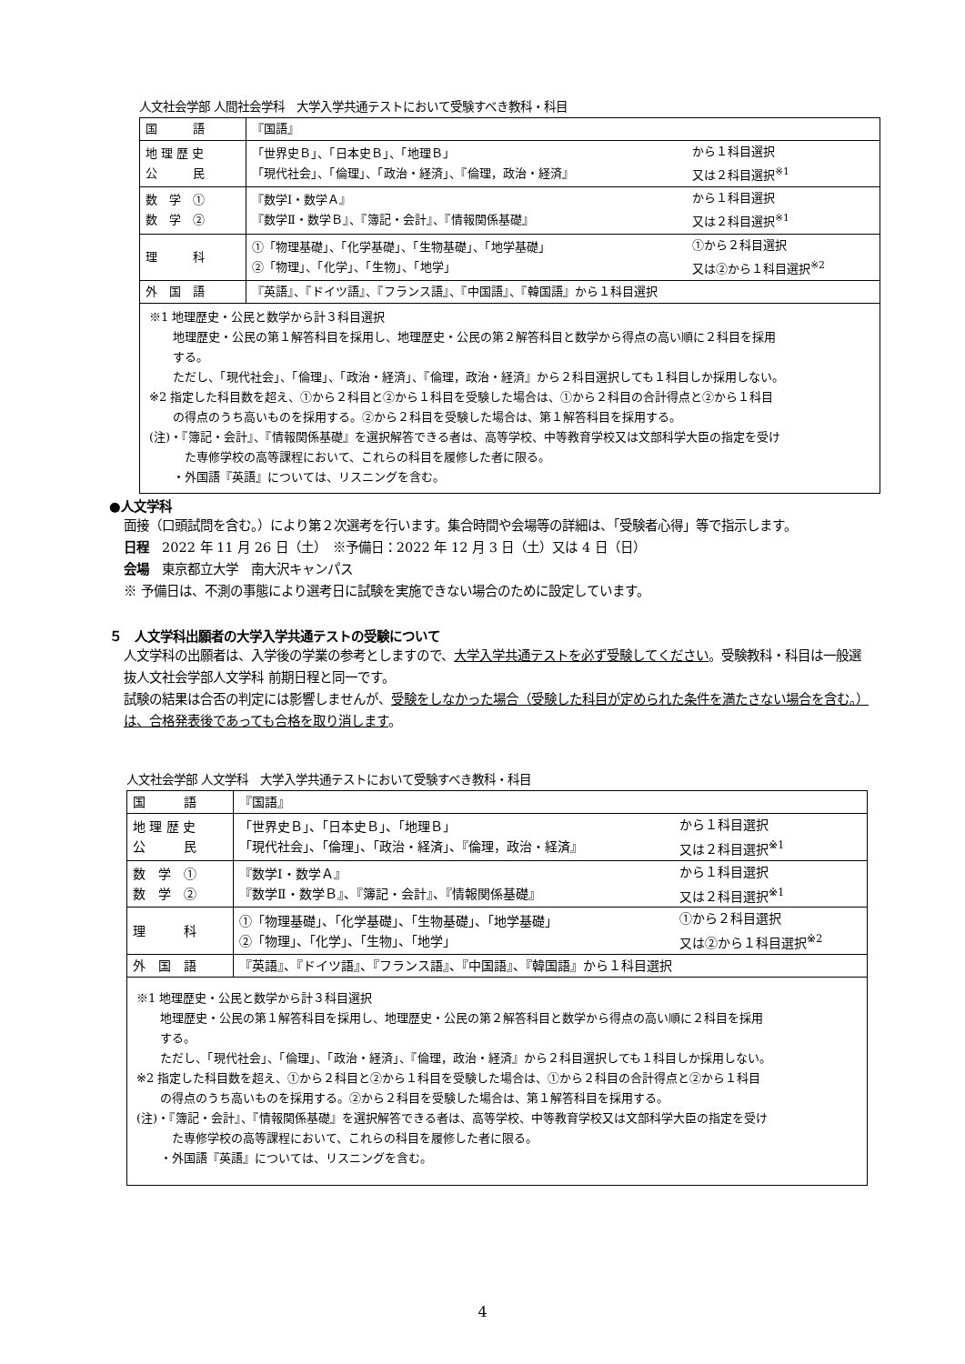人文社会学部 人間社会学科　大学入学共通テストにおいて受験すべき教科・科目
| 国 語 | 『国語』 | |
| 地 理 歴 史 公 民 | 「世界史Ｂ」、「日本史Ｂ」、「地理Ｂ」 「現代社会」、「倫理」、「政治・経済」、『倫理，政治・経済』 | から１科目選択 又は２科目選択<sup>※1</sup> |
| 数 学 ① 数 学 ② | 『数学Ⅰ・数学Ａ』 『数学Ⅱ・数学Ｂ』、『簿記・会計』、『情報関係基礎』 | から１科目選択 又は２科目選択<sup>※1</sup> |
| 理 科 | ①「物理基礎」、「化学基礎」、「生物基礎」、「地学基礎」 ②「物理」、「化学」、「生物」、「地学」 | ①から２科目選択 又は②から１科目選択<sup>※2</sup> |
| 外 国 語 | 『英語』、『ドイツ語』、『フランス語』、『中国語』、『韓国語』から１科目選択 | |
| ※1 地理歴史・公民と数学から計３科目選択 地理歴史・公民の第１解答科目を採用し、地理歴史・公民の第２解答科目と数学から得点の高い順に２科目を採用 する。 ただし、「現代社会」、「倫理」、「政治・経済」、『倫理，政治・経済』から２科目選択しても１科目しか採用しない。 ※2 指定した科目数を超え、①から２科目と②から１科目を受験した場合は、①から２科目の合計得点と②から１科目 の得点のうち高いものを採用する。②から２科目を受験した場合は、第１解答科目を採用する。 (注)・『簿記・会計』、『情報関係基礎』を選択解答できる者は、高等学校、中等教育学校又は文部科学大臣の指定を受け た専修学校の高等課程において、これらの科目を履修した者に限る。 ・外国語『英語』については、リスニングを含む。 | | |
●人文学科
面接（口頭試問を含む。）により第２次選考を行います。集合時間や会場等の詳細は、「受験者心得」等で指示します。
日程　2022 年 11 月 26 日（土）　※予備日：2022 年 12 月 3 日（土）又は 4 日（日）
会場　東京都立大学　南大沢キャンパス
※ 予備日は、不測の事態により選考日に試験を実施できない場合のために設定しています。
５　人文学科出願者の大学入学共通テストの受験について
人文学科の出願者は、入学後の学業の参考としますので、大学入学共通テストを必ず受験してください。受験教科・科目は一般選抜人文社会学部人文学科 前期日程と同一です。
試験の結果は合否の判定には影響しませんが、受験をしなかった場合（受験した科目が定められた条件を満たさない場合を含む。）は、合格発表後であっても合格を取り消します。
人文社会学部 人文学科　大学入学共通テストにおいて受験すべき教科・科目
| 国 語 | 『国語』 | |
| 地 理 歴 史 公 民 | 「世界史Ｂ」、「日本史Ｂ」、「地理Ｂ」 「現代社会」、「倫理」、「政治・経済」、『倫理，政治・経済』 | から１科目選択 又は２科目選択<sup>※1</sup> |
| 数 学 ① 数 学 ② | 『数学Ⅰ・数学Ａ』 『数学Ⅱ・数学Ｂ』、『簿記・会計』、『情報関係基礎』 | から１科目選択 又は２科目選択<sup>※1</sup> |
| 理 科 | ①「物理基礎」、「化学基礎」、「生物基礎」、「地学基礎」 ②「物理」、「化学」、「生物」、「地学」 | ①から２科目選択 又は②から１科目選択<sup>※2</sup> |
| 外 国 語 | 『英語』、『ドイツ語』、『フランス語』、『中国語』、『韓国語』から１科目選択 | |
| ※1 地理歴史・公民と数学から計３科目選択 地理歴史・公民の第１解答科目を採用し、地理歴史・公民の第２解答科目と数学から得点の高い順に２科目を採用 する。 ただし、「現代社会」、「倫理」、「政治・経済」、『倫理，政治・経済』から２科目選択しても１科目しか採用しない。 ※2 指定した科目数を超え、①から２科目と②から１科目を受験した場合は、①から２科目の合計得点と②から１科目 の得点のうち高いものを採用する。②から２科目を受験した場合は、第１解答科目を採用する。 (注)・『簿記・会計』、『情報関係基礎』を選択解答できる者は、高等学校、中等教育学校又は文部科学大臣の指定を受け た専修学校の高等課程において、これらの科目を履修した者に限る。 ・外国語『英語』については、リスニングを含む。 | | |
4